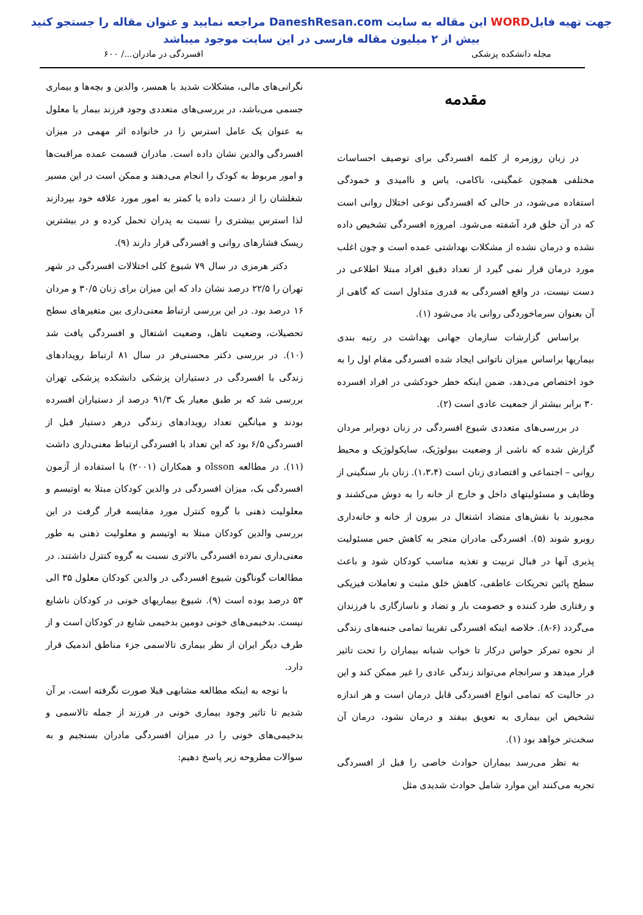جهت تهیه فایلWORD این مقاله به سایت DaneshResan.com مراجعه نمایید و عنوان مقاله را جستجو کنید
بیش از ۲ میلیون مقاله فارسی در این سایت موجود میباشد
مجله دانشکده پزشکی افسردگی در مادران.../ ۶۰۰
مقدمه
در زبان روزمره از کلمه افسردگی برای توصیف احساسات مختلفی همچون غمگینی، ناکامی، یاس و ناامیدی و خمودگی استفاده می‌شود، در حالی که افسردگی نوعی اختلال روانی است که در آن خلق فرد آشفته می‌شود. امروزه افسردگی تشخیص داده نشده و درمان نشده از مشکلات بهداشتی عمده است و چون اغلب مورد درمان قرار نمی گیرد از تعداد دقیق افراد مبتلا اطلاعی در دست نیست، در واقع افسردگی به قدری متداول است که گاهی از آن بعنوان سرماخوردگی روانی یاد می‌شود (۱).
براساس گزارشات سازمان جهانی بهداشت در رتبه بندی بیماریها براساس میزان ناتوانی ایجاد شده افسردگی مقام اول را به خود اختصاص می‌دهد، ضمن اینکه خطر خودکشی در افراد افسرده ۳۰ برابر بیشتر از جمعیت عادی است (۲).
در بررسی‌های متعددی شیوع افسردگی در زنان دوبرابر مردان گزارش شده که ناشی از وضعیت بیولوژیک، سایکولوژیک و محیط روانی – اجتماعی و اقتصادی زنان است (۱،۳،۴). زنان بار سنگینی از وظایف و مسئولیتهای داخل و خارج از خانه را به دوش می‌کشند و مجبورند با نقش‌های متضاد اشتغال در بیرون از خانه و خانه‌داری روبرو شوند (۵). افسردگی مادران منجر به کاهش حس مسئولیت پذیری آنها در قبال تربیت و تغذیه مناسب کودکان شود و باعث سطح پائین تحریکات عاطفی، کاهش خلق مثبت و تعاملات فیزیکی و رفتاری طرد کننده و خصومت بار و تضاد و ناسازگاری با فرزندان می‌گردد (۶-۸). خلاصه اینکه افسردگی تقریبا تمامی جنبه‌های زندگی از نحوه تمرکز حواس درکار تا خواب شبانه بیماران را تحت تاثیر قرار میدهد و سرانجام می‌تواند زندگی عادی را غیر ممکن کند و این در حالیت که تمامی انواع افسردگی قابل درمان است و هر اندازه تشخیص این بیماری به تعویق بیفتد و درمان نشود، درمان آن سخت‌تر خواهد بود (۱).
به نظر می‌رسد بیماران حوادث خاصی را قبل از افسردگی تجربه می‌کنند این موارد شامل حوادث شدیدی مثل
نگرانی‌های مالی، مشکلات شدید با همسر، والدین و بچه‌ها و بیماری جسمی می‌باشد، در بررسی‌های متعددی وجود فرزند بیمار یا معلول به عنوان یک عامل استرس زا در خانواده اثر مهمی در میزان افسردگی والدین نشان داده است. مادران قسمت عمده مراقبت‌ها و امور مربوط به کودک را انجام می‌دهند و ممکن است در این مسیر شغلشان را از دست داده یا کمتر به امور مورد علاقه خود بپردازند لذا استرس بیشتری را نسبت به پدران تحمل کرده و در بیشترین ریسک فشارهای روانی و افسردگی قرار دارند (۹).
دکتر هرمزی در سال ۷۹ شیوع کلی اختلالات افسردگی در شهر تهران را ۲۲/۵ درصد نشان داد که این میزان برای زنان ۳۰/۵ و مردان ۱۶ درصد بود. در این بررسی ارتباط معنی‌داری بین متغیرهای سطح تحصیلات، وضعیت تاهل، وضعیت اشتغال و افسردگی یافت شد (۱۰). در بررسی دکتر محسنی‌فر در سال ۸۱ ارتباط رویدادهای زندگی با افسردگی در دستیاران پزشکی دانشکده پزشکی تهران بررسی شد که بر طبق معیار بک ۹۱/۳ درصد از دستیاران افسرده بودند و میانگین تعداد رویدادهای زندگی درهر دستیار قبل از افسردگی ۶/۵ بود که این تعداد با افسردگی ارتباط معنی‌داری داشت (۱۱). در مطالعه olsson و همکاران (۲۰۰۱) با استفاده از آزمون افسردگی بک، میزان افسردگی در والدین کودکان مبتلا به اوتیسم و معلولیت ذهنی با گروه کنترل مورد مقایسه قرار گرفت در این بررسی والدین کودکان مبتلا به اوتیسم و معلولیت ذهنی به طور معنی‌داری نمرده افسردگی بالاتری نسبت به گروه کنترل داشتند. در مطالعات گوناگون شیوع افسردگی در والدین کودکان معلول ۳۵ الی ۵۳ درصد بوده است (۹). شیوع بیماریهای خونی در کودکان ناشایع نیست. بدخیمی‌های خونی دومین بدخیمی شایع در کودکان است و از طرف دیگر ایران از نظر بیماری تالاسمی جزء مناطق اندمیک قرار دارد.
با توجه به اینکه مطالعه مشابهی قبلا صورت نگرفته است، بر آن شدیم تا تاثیر وجود بیماری خونی در فرزند از جمله تالاسمی و بدخیمی‌های خونی را در میزان افسردگی مادران بسنجیم و به سوالات مطروحه زیر پاسخ دهیم: